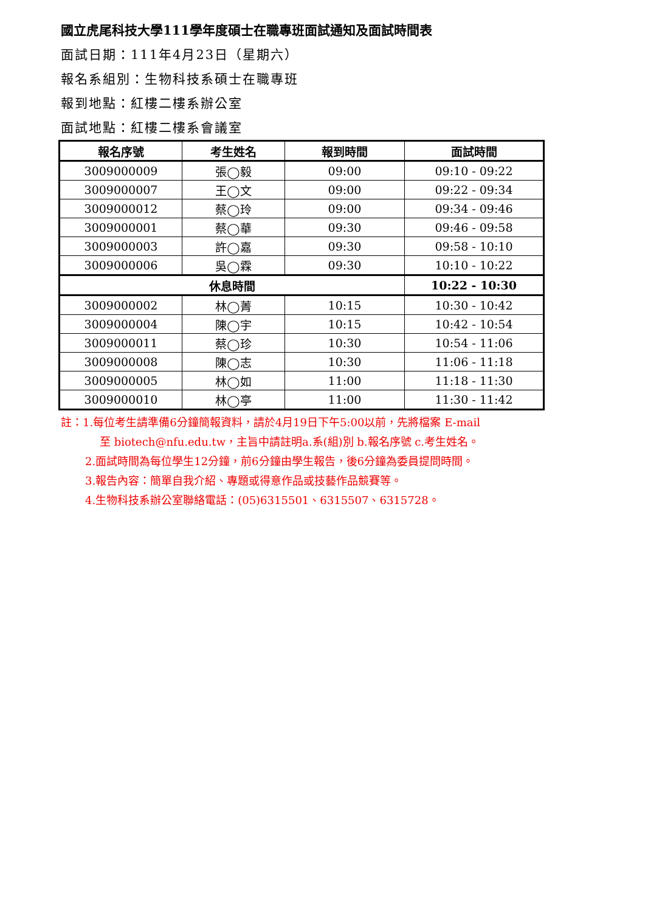國立虎尾科技大學111學年度碩士在職專班面試通知及面試時間表
面試日期：111年4月23日（星期六）
報名系組別：生物科技系碩士在職專班
報到地點：紅樓二樓系辦公室
面試地點：紅樓二樓系會議室
| 報名序號 | 考生姓名 | 報到時間 | 面試時間 |
| --- | --- | --- | --- |
| 3009000009 | 張◯毅 | 09:00 | 09:10 - 09:22 |
| 3009000007 | 王◯文 | 09:00 | 09:22 - 09:34 |
| 3009000012 | 蔡◯玲 | 09:00 | 09:34 - 09:46 |
| 3009000001 | 蔡◯華 | 09:30 | 09:46 - 09:58 |
| 3009000003 | 許◯嘉 | 09:30 | 09:58 - 10:10 |
| 3009000006 | 吳◯霖 | 09:30 | 10:10 - 10:22 |
| 休息時間 | | | 10:22 - 10:30 |
| 3009000002 | 林◯菁 | 10:15 | 10:30 - 10:42 |
| 3009000004 | 陳◯宇 | 10:15 | 10:42 - 10:54 |
| 3009000011 | 蔡◯珍 | 10:30 | 10:54 - 11:06 |
| 3009000008 | 陳◯志 | 10:30 | 11:06 - 11:18 |
| 3009000005 | 林◯如 | 11:00 | 11:18 - 11:30 |
| 3009000010 | 林◯亭 | 11:00 | 11:30 - 11:42 |
註：1.每位考生請準備6分鐘簡報資料，請於4月19日下午5:00以前，先將檔案 E-mail
至 biotech@nfu.edu.tw，主旨中請註明a.系(組)別 b.報名序號 c.考生姓名。
2.面試時間為每位學生12分鐘，前6分鐘由學生報告，後6分鐘為委員提問時間。
3.報告內容：簡單自我介紹、專題或得意作品或技藝作品競賽等。
4.生物科技系辦公室聯絡電話：(05)6315501、6315507、6315728。